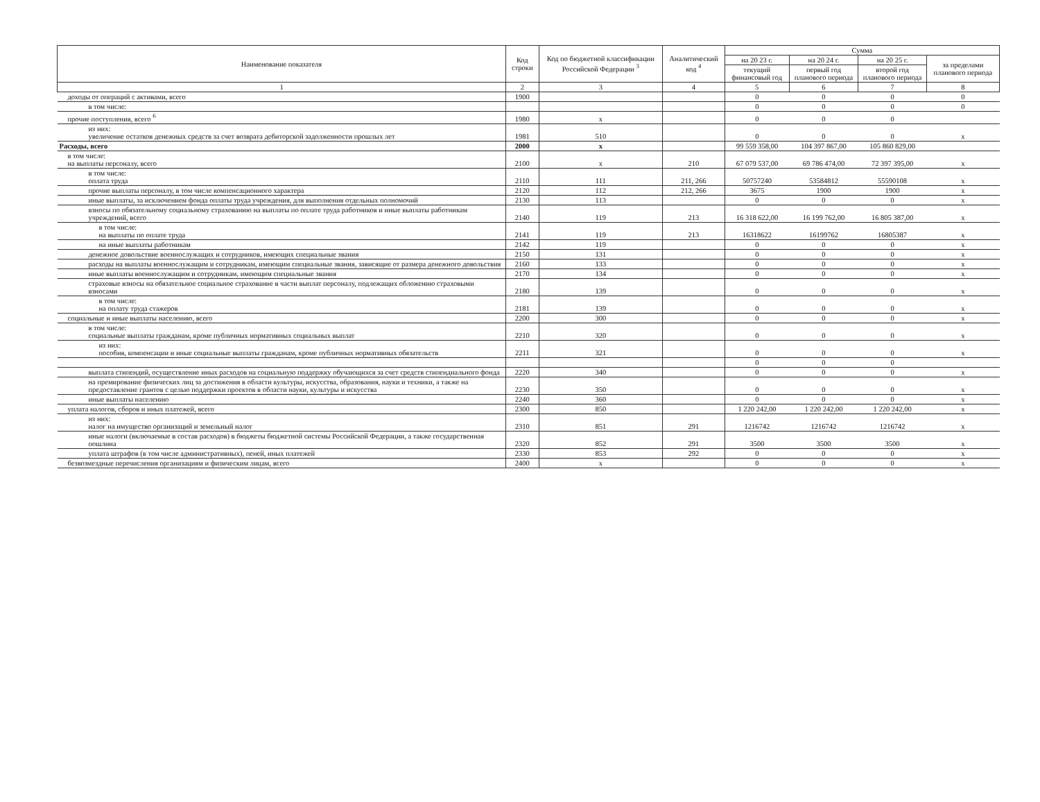| Наименование показателя | Код строки | Код по бюджетной классификации Российской Федерации <sup>3</sup> | Аналитический код <sup>4</sup> | Сумма | | | |
| --- | --- | --- | --- | --- | --- | --- | --- |
| | | | | на 20 23 г. | на 20 24 г. | на 20 25 г. | за пределами планового периода |
| | | | | текущий финансовый год | первый год планового периода | второй год планового периода | |
| 1 | 2 | 3 | 4 | 5 | 6 | 7 | 8 |
| доходы от операций с активами, всего | 1900 | | | 0 | 0 | 0 | 0 |
| в том числе: | | | | 0 | 0 | 0 | 0 |
| прочие поступления, всего <sup>6</sup> | 1980 | х | | 0 | 0 | 0 | |
| из них: увеличение остатков денежных средств за счет возврата дебиторской задолженности прошлых лет | 1981 | 510 | | 0 | 0 | 0 | х |
| Расходы, всего | 2000 | х | | 99 559 358,00 | 104 397 867,00 | 105 860 829,00 | |
| в том числе: на выплаты персоналу, всего | 2100 | х | 210 | 67 079 537,00 | 69 786 474,00 | 72 397 395,00 | х |
| в том числе: оплата труда | 2110 | 111 | 211, 266 | 50757240 | 53584812 | 55590108 | х |
| прочие выплаты персоналу, в том числе компенсационного характера | 2120 | 112 | 212, 266 | 3675 | 1900 | 1900 | х |
| иные выплаты, за исключением фонда оплаты труда учреждения, для выполнения отдельных полномочий | 2130 | 113 | | 0 | 0 | 0 | х |
| взносы по обязательному социальному страхованию на выплаты по оплате труда работников и иные выплаты работникам учреждений, всего | 2140 | 119 | 213 | 16 318 622,00 | 16 199 762,00 | 16 805 387,00 | х |
| в том числе: на выплаты по оплате труда | 2141 | 119 | 213 | 16318622 | 16199762 | 16805387 | х |
| на иные выплаты работникам | 2142 | 119 | | 0 | 0 | 0 | х |
| денежное довольствие военнослужащих и сотрудников, имеющих специальные звания | 2150 | 131 | | 0 | 0 | 0 | х |
| расходы на выплаты военнослужащим и сотрудникам, имеющим специальные звания, зависящие от размера денежного довольствия | 2160 | 133 | | 0 | 0 | 0 | х |
| иные выплаты военнослужащим и сотрудникам, имеющим специальные звания | 2170 | 134 | | 0 | 0 | 0 | х |
| страховые взносы на обязательное социальное страхование в части выплат персоналу, подлежащих обложению страховыми взносами | 2180 | 139 | | 0 | 0 | 0 | х |
| в том числе: на оплату труда стажеров | 2181 | 139 | | 0 | 0 | 0 | х |
| социальные и иные выплаты населению, всего | 2200 | 300 | | 0 | 0 | 0 | х |
| в том числе: социальные выплаты гражданам, кроме публичных нормативных социальных выплат | 2210 | 320 | | 0 | 0 | 0 | х |
| из них: пособия, компенсации и иные социальные выплаты гражданам, кроме публичных нормативных обязательств | 2211 | 321 | | 0 | 0 | 0 | х |
| | | | | 0 | 0 | 0 | |
| выплата стипендий, осуществление иных расходов на социальную поддержку обучающихся за счет средств стипендиального фонда | 2220 | 340 | | 0 | 0 | 0 | х |
| на премирование физических лиц за достижения в области культуры, искусства, образования, науки и техники, а также на предоставление грантов с целью поддержки проектов в области науки, культуры и искусства | 2230 | 350 | | 0 | 0 | 0 | х |
| иные выплаты населению | 2240 | 360 | | 0 | 0 | 0 | х |
| уплата налогов, сборов и иных платежей, всего | 2300 | 850 | | 1 220 242,00 | 1 220 242,00 | 1 220 242,00 | х |
| из них: налог на имущество организаций и земельный налог | 2310 | 851 | 291 | 1216742 | 1216742 | 1216742 | х |
| иные налоги (включаемые в состав расходов) в бюджеты бюджетной системы Российской Федерации, а также государственная пошлина | 2320 | 852 | 291 | 3500 | 3500 | 3500 | х |
| уплата штрафов (в том числе административных), пеней, иных платежей | 2330 | 853 | 292 | 0 | 0 | 0 | х |
| безвозмездные перечисления организациям и физическим лицам, всего | 2400 | х | | 0 | 0 | 0 | х |